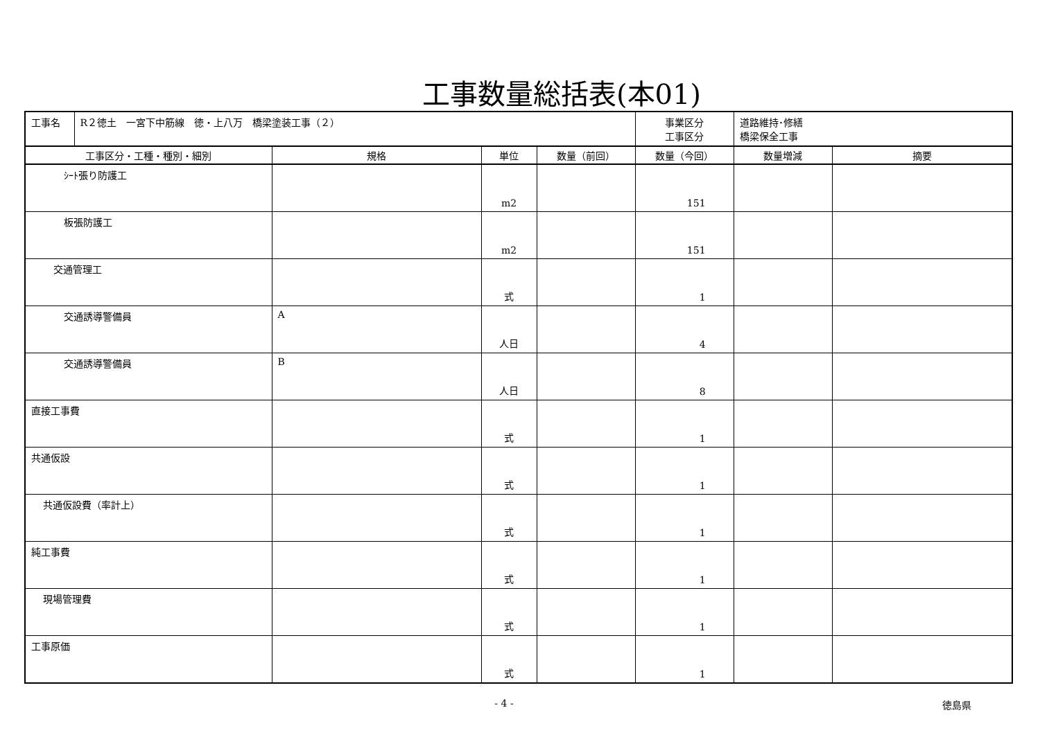工事数量総括表(本01)
| 工事名 | R２徳土 一宮下中筋線 徳・上八万 橋梁塗装工事（２） | | | | 事業区分 工事区分 | 道路維持･修繕 橋梁保全工事 | |
| 工事区分・工種・種別・細別 | | 規格 | 単位 | 数量（前回） | 数量（今回） | 数量増減 | 摘要 |
| ｼｰﾄ張り防護工 | | | m2 | | 151 | | |
| 板張防護工 | | | m2 | | 151 | | |
| 交通管理工 | | | 式 | | 1 | | |
| 交通誘導警備員 | | A | 人日 | | 4 | | |
| 交通誘導警備員 | | B | 人日 | | 8 | | |
| 直接工事費 | | | 式 | | 1 | | |
| 共通仮設 | | | 式 | | 1 | | |
| 共通仮設費（率計上） | | | 式 | | 1 | | |
| 純工事費 | | | 式 | | 1 | | |
| 現場管理費 | | | 式 | | 1 | | |
| 工事原価 | | | 式 | | 1 | | |
- 4 - 徳島県